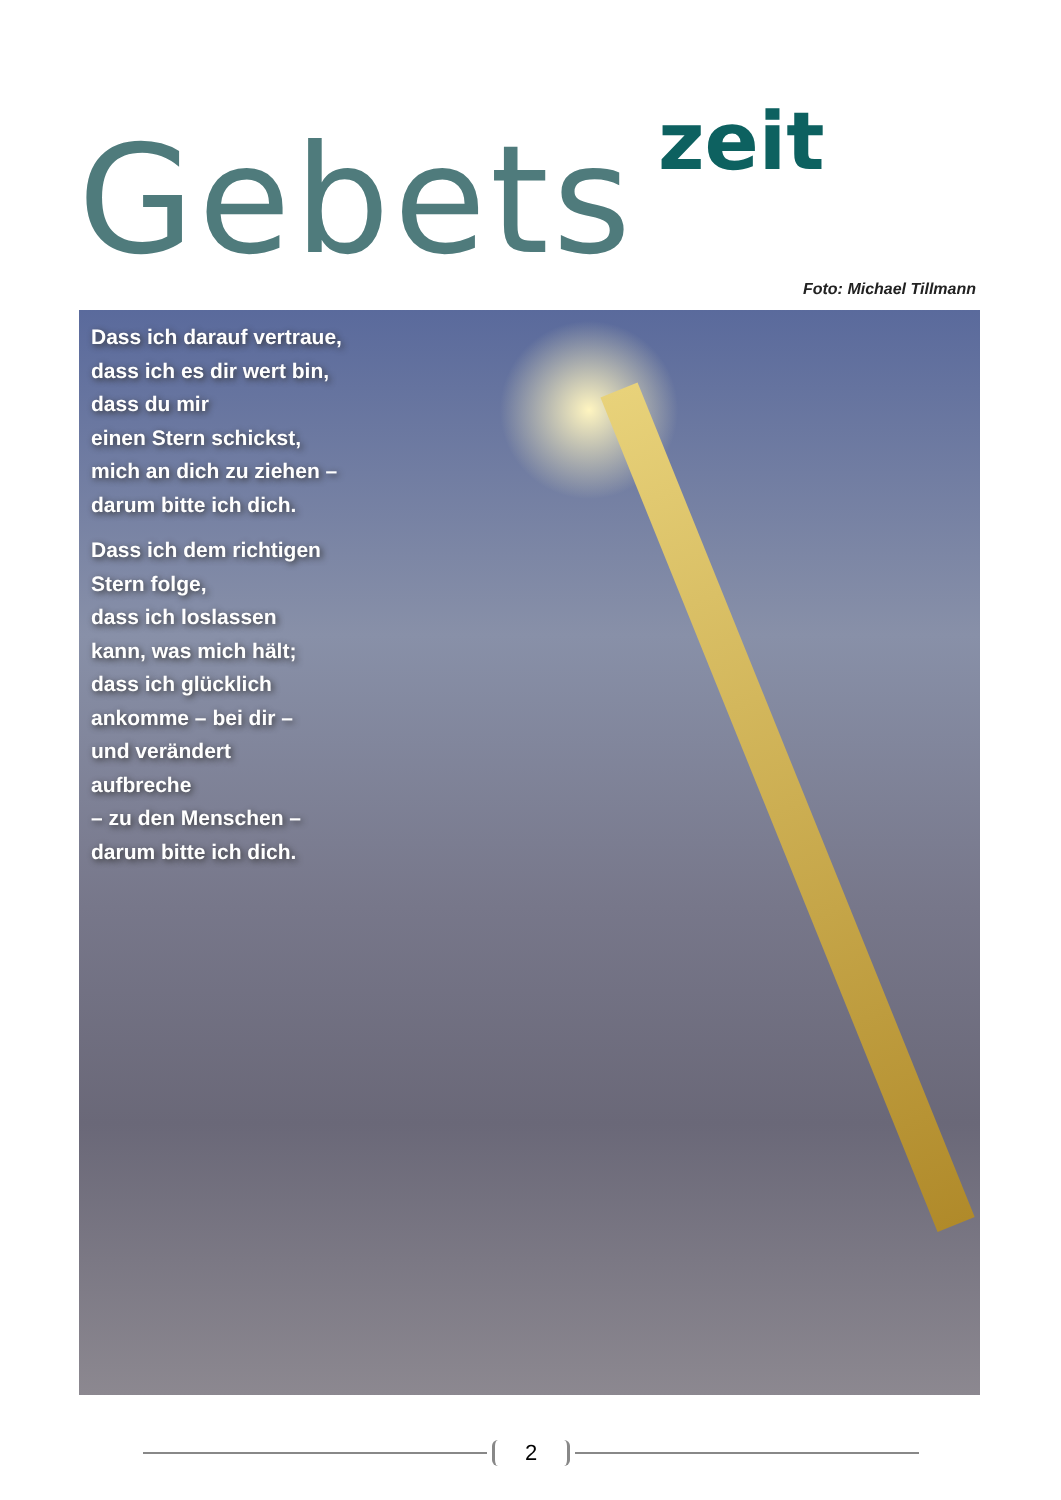Gebets zeit
Foto: Michael Tillmann
Dass ich darauf vertraue,
dass ich es dir wert bin,
dass du mir
einen Stern schickst,
mich an dich zu ziehen –
darum bitte ich dich.
Dass ich dem richtigen
Stern folge,
dass ich loslassen
kann, was mich hält;
dass ich glücklich
ankomme – bei dir –
und verändert
aufbreche
– zu den Menschen –
darum bitte ich dich.
2